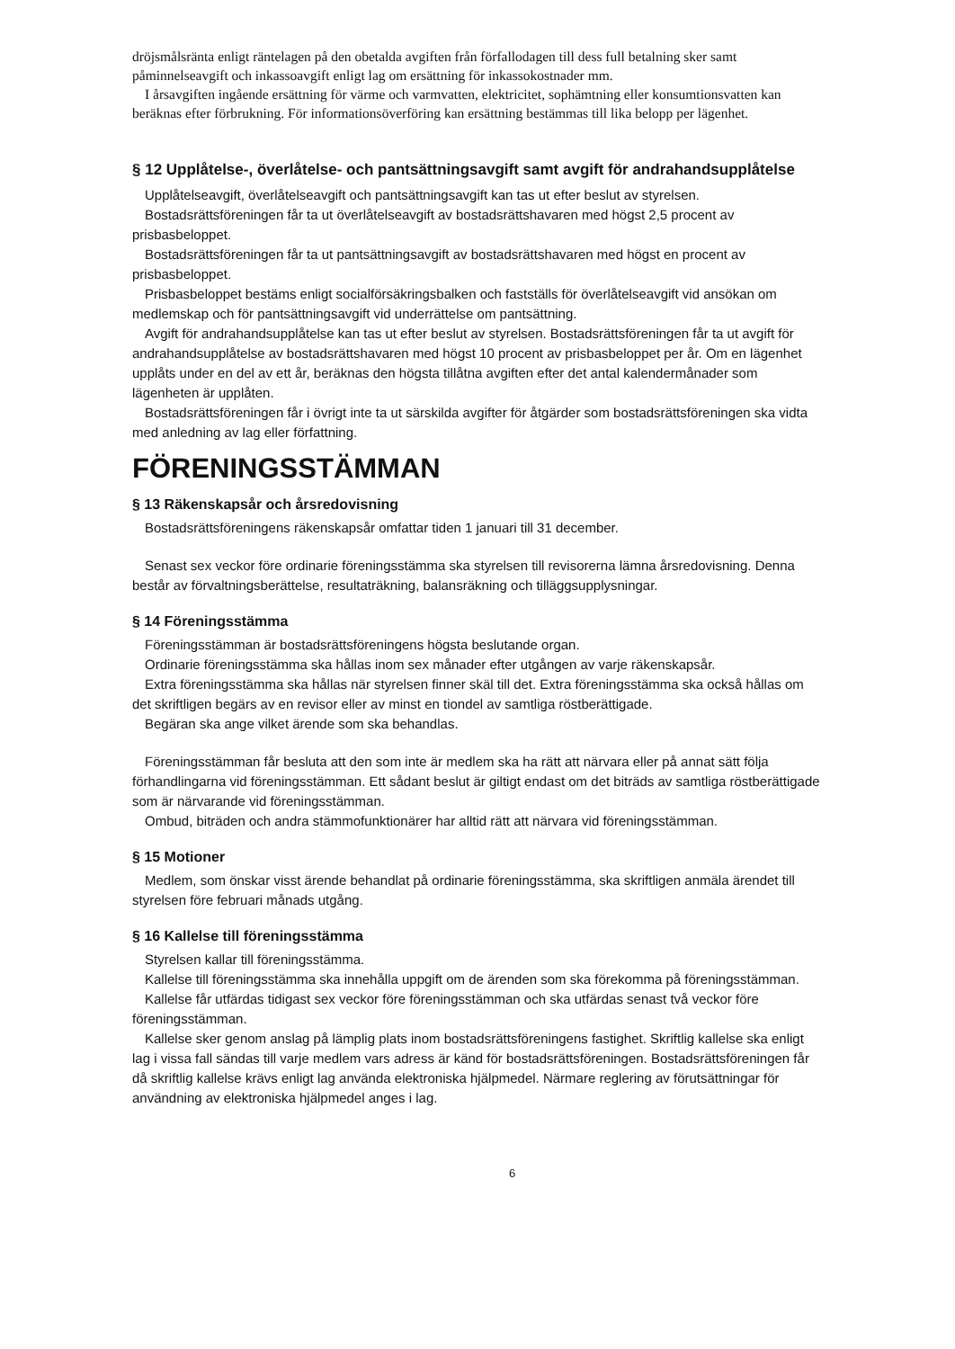dröjsmålsränta enligt räntelagen på den obetalda avgiften från förfallodagen till dess full betalning sker samt påminnelseavgift och inkassoavgift enligt lag om ersättning för inkassokostnader mm.
I årsavgiften ingående ersättning för värme och varmvatten, elektricitet, sophämtning eller konsumtionsvatten kan beräknas efter förbrukning. För informationsöverföring kan ersättning bestämmas till lika belopp per lägenhet.
§ 12 Upplåtelse-, överlåtelse- och pantsättningsavgift samt avgift för andrahandsupplåtelse
Upplåtelseavgift, överlåtelseavgift och pantsättningsavgift kan tas ut efter beslut av styrelsen.
Bostadsrättsföreningen får ta ut överlåtelseavgift av bostadsrättshavaren med högst 2,5 procent av prisbasbeloppet.
Bostadsrättsföreningen får ta ut pantsättningsavgift av bostadsrättshavaren med högst en procent av prisbasbeloppet.
Prisbasbeloppet bestäms enligt socialförsäkringsbalken och fastställs för överlåtelseavgift vid ansökan om medlemskap och för pantsättningsavgift vid underrättelse om pantsättning.
Avgift för andrahandsupplåtelse kan tas ut efter beslut av styrelsen. Bostadsrättsföreningen får ta ut avgift för andrahandsupplåtelse av bostadsrättshavaren med högst 10 procent av prisbasbeloppet per år. Om en lägenhet upplåts under en del av ett år, beräknas den högsta tillåtna avgiften efter det antal kalendermånader som lägenheten är upplåten.
Bostadsrättsföreningen får i övrigt inte ta ut särskilda avgifter för åtgärder som bostadsrättsföreningen ska vidta med anledning av lag eller författning.
FÖRENINGSSTÄMMAN
§ 13 Räkenskapsår och årsredovisning
Bostadsrättsföreningens räkenskapsår omfattar tiden 1 januari till 31 december.
Senast sex veckor före ordinarie föreningsstämma ska styrelsen till revisorerna lämna årsredovisning. Denna består av förvaltningsberättelse, resultaträkning, balansräkning och tilläggsupplysningar.
§ 14 Föreningsstämma
Föreningsstämman är bostadsrättsföreningens högsta beslutande organ.
Ordinarie föreningsstämma ska hållas inom sex månader efter utgången av varje räkenskapsår.
Extra föreningsstämma ska hållas när styrelsen finner skäl till det. Extra föreningsstämma ska också hållas om det skriftligen begärs av en revisor eller av minst en tiondel av samtliga röstberättigade.
Begäran ska ange vilket ärende som ska behandlas.
Föreningsstämman får besluta att den som inte är medlem ska ha rätt att närvara eller på annat sätt följa förhandlingarna vid föreningsstämman. Ett sådant beslut är giltigt endast om det biträds av samtliga röstberättigade som är närvarande vid föreningsstämman.
Ombud, biträden och andra stämmofunktionärer har alltid rätt att närvara vid föreningsstämman.
§ 15 Motioner
Medlem, som önskar visst ärende behandlat på ordinarie föreningsstämma, ska skriftligen anmäla ärendet till styrelsen före februari månads utgång.
§ 16 Kallelse till föreningsstämma
Styrelsen kallar till föreningsstämma.
Kallelse till föreningsstämma ska innehålla uppgift om de ärenden som ska förekomma på föreningsstämman.
Kallelse får utfärdas tidigast sex veckor före föreningsstämman och ska utfärdas senast två veckor före föreningsstämman.
Kallelse sker genom anslag på lämplig plats inom bostadsrättsföreningens fastighet. Skriftlig kallelse ska enligt lag i vissa fall sändas till varje medlem vars adress är känd för bostadsrättsföreningen. Bostadsrättsföreningen får då skriftlig kallelse krävs enligt lag använda elektroniska hjälpmedel. Närmare reglering av förutsättningar för användning av elektroniska hjälpmedel anges i lag.
6